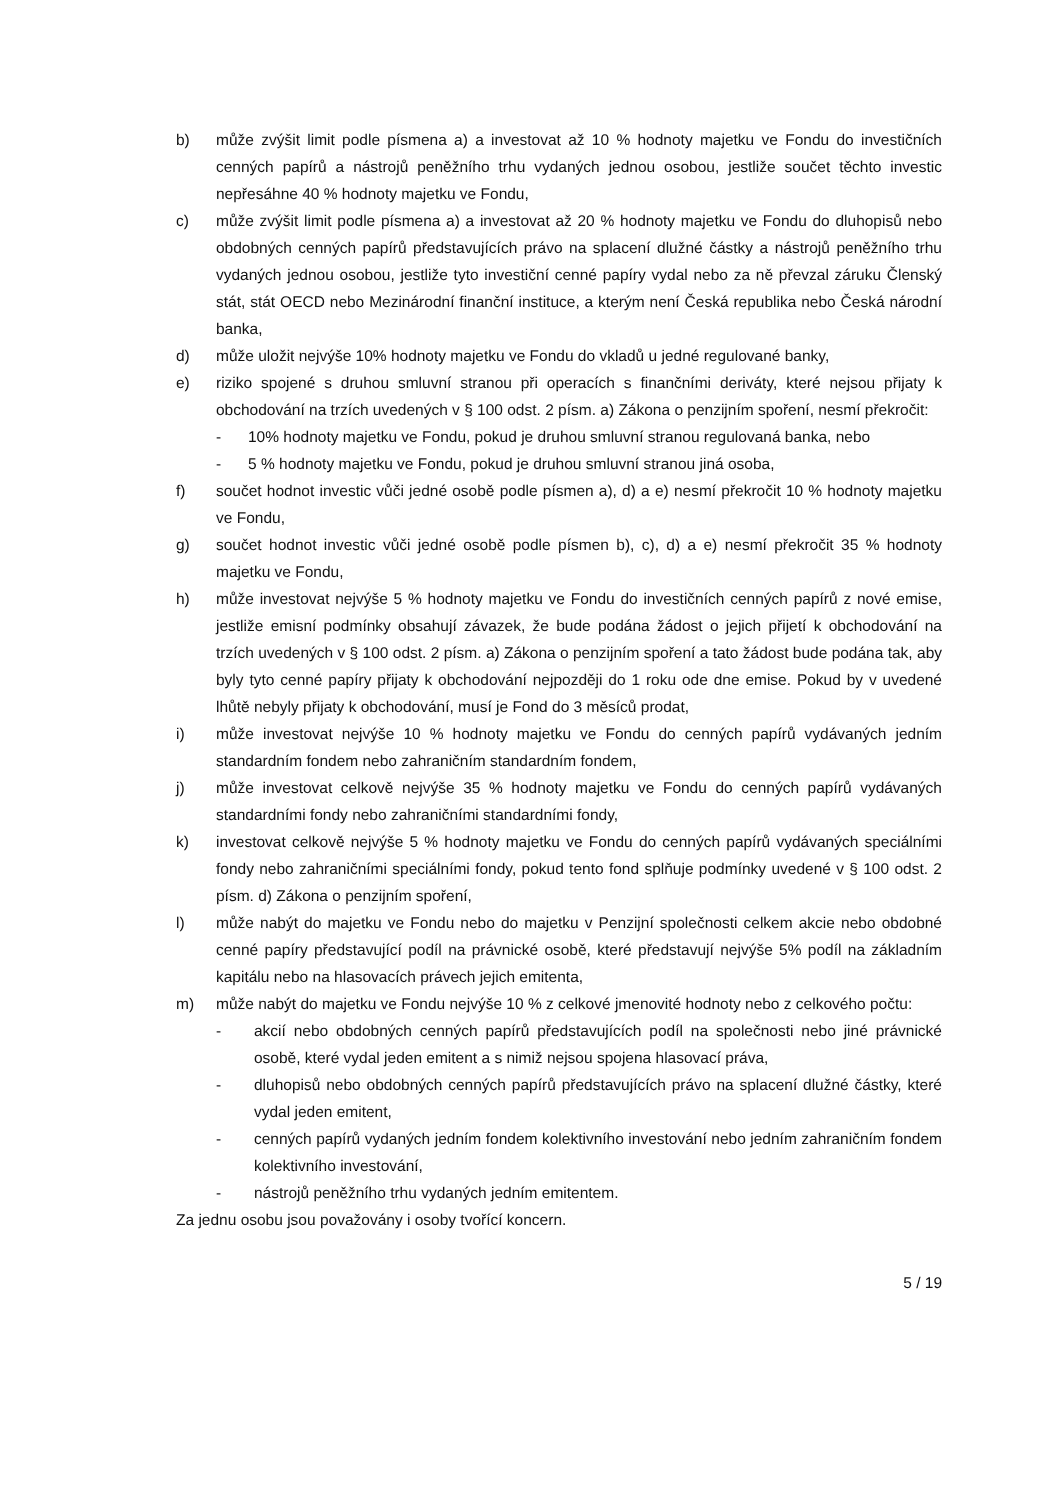b) může zvýšit limit podle písmena a) a investovat až 10 % hodnoty majetku ve Fondu do investičních cenných papírů a nástrojů peněžního trhu vydaných jednou osobou, jestliže součet těchto investic nepřesáhne 40 % hodnoty majetku ve Fondu,
c) může zvýšit limit podle písmena a) a investovat až 20 % hodnoty majetku ve Fondu do dluhopisů nebo obdobných cenných papírů představujících právo na splacení dlužné částky a nástrojů peněžního trhu vydaných jednou osobou, jestliže tyto investiční cenné papíry vydal nebo za ně převzal záruku Členský stát, stát OECD nebo Mezinárodní finanční instituce, a kterým není Česká republika nebo Česká národní banka,
d) může uložit nejvýše 10% hodnoty majetku ve Fondu do vkladů u jedné regulované banky,
e) riziko spojené s druhou smluvní stranou při operacích s finančními deriváty, které nejsou přijaty k obchodování na trzích uvedených v § 100 odst. 2 písm. a) Zákona o penzijním spoření, nesmí překročit:
- 10% hodnoty majetku ve Fondu, pokud je druhou smluvní stranou regulovaná banka, nebo
- 5 % hodnoty majetku ve Fondu, pokud je druhou smluvní stranou jiná osoba,
f) součet hodnot investic vůči jedné osobě podle písmen a), d) a e) nesmí překročit 10 % hodnoty majetku ve Fondu,
g) součet hodnot investic vůči jedné osobě podle písmen b), c), d) a e) nesmí překročit 35 % hodnoty majetku ve Fondu,
h) může investovat nejvýše 5 % hodnoty majetku ve Fondu do investičních cenných papírů z nové emise, jestliže emisní podmínky obsahují závazek, že bude podána žádost o jejich přijetí k obchodování na trzích uvedených v § 100 odst. 2 písm. a) Zákona o penzijním spoření a tato žádost bude podána tak, aby byly tyto cenné papíry přijaty k obchodování nejpozději do 1 roku ode dne emise. Pokud by v uvedené lhůtě nebyly přijaty k obchodování, musí je Fond do 3 měsíců prodat,
i) může investovat nejvýše 10 % hodnoty majetku ve Fondu do cenných papírů vydávaných jedním standardním fondem nebo zahraničním standardním fondem,
j) může investovat celkově nejvýše 35 % hodnoty majetku ve Fondu do cenných papírů vydávaných standardními fondy nebo zahraničními standardními fondy,
k) investovat celkově nejvýše 5 % hodnoty majetku ve Fondu do cenných papírů vydávaných speciálními fondy nebo zahraničními speciálními fondy, pokud tento fond splňuje podmínky uvedené v § 100 odst. 2 písm. d) Zákona o penzijním spoření,
l) může nabýt do majetku ve Fondu nebo do majetku v Penzijní společnosti celkem akcie nebo obdobné cenné papíry představující podíl na právnické osobě, které představují nejvýše 5% podíl na základním kapitálu nebo na hlasovacích právech jejich emitenta,
m) může nabýt do majetku ve Fondu nejvýše 10 % z celkové jmenovité hodnoty nebo z celkového počtu:
- akcií nebo obdobných cenných papírů představujících podíl na společnosti nebo jiné právnické osobě, které vydal jeden emitent a s nimiž nejsou spojena hlasovací práva,
- dluhopisů nebo obdobných cenných papírů představujících právo na splacení dlužné částky, které vydal jeden emitent,
- cenných papírů vydaných jedním fondem kolektivního investování nebo jedním zahraničním fondem kolektivního investování,
- nástrojů peněžního trhu vydaných jedním emitentem.
Za jednu osobu jsou považovány i osoby tvořící koncern.
5 / 19